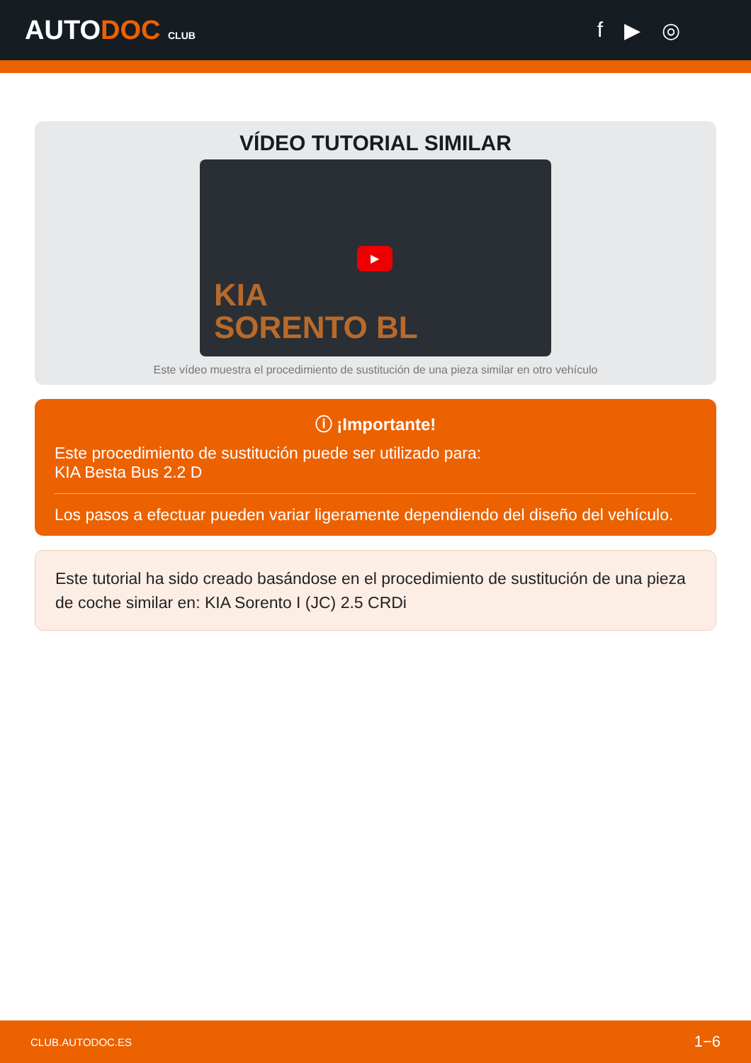AUTODOC CLUB
f ▶ ◎
VÍDEO TUTORIAL SIMILAR
▶
KIA
SORENTO BL
Este vídeo muestra el procedimiento de sustitución de una pieza similar en otro vehículo
ⓘ ¡Importante!
Este procedimiento de sustitución puede ser utilizado para:
KIA Besta Bus 2.2 D
Los pasos a efectuar pueden variar ligeramente dependiendo del diseño del vehículo.
Este tutorial ha sido creado basándose en el procedimiento de sustitución de una pieza de coche similar en: KIA Sorento I (JC) 2.5 CRDi
CLUB.AUTODOC.ES 1−6